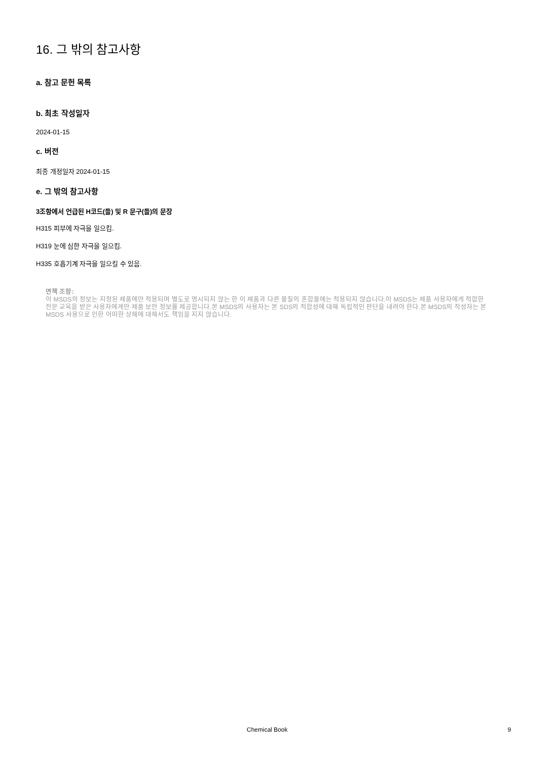16. 그 밖의 참고사항
a. 참고 문헌 목록
b. 최초 작성일자
2024-01-15
c. 버전
최종 개정일자 2024-01-15
e. 그 밖의 참고사항
3조항에서 언급된 H코드(들) 및 R 문구(들)의 문장
H315 피부에 자극을 일으킴.
H319 눈에 심한 자극을 일으킴.
H335 호흡기계 자극을 일으킬 수 있음.
면책 조항:
이 MSDS의 정보는 지정된 제품에만 적용되며 별도로 명시되지 않는 한 이 제품과 다른 물질의 혼합물에는 적용되지 않습니다.이 MSDS는 제품 사용자에게 적합한 전문 교육을 받은 사용자에게만 제품 보안 정보를 제공합니다.본 MSDS의 사용자는 본 SDS의 적합성에 대해 독립적인 판단을 내려야 한다.본 MSDS의 작성자는 본 MSDS 사용으로 인한 어떠한 상해에 대해서도 책임을 지지 않습니다.
Chemical Book 9